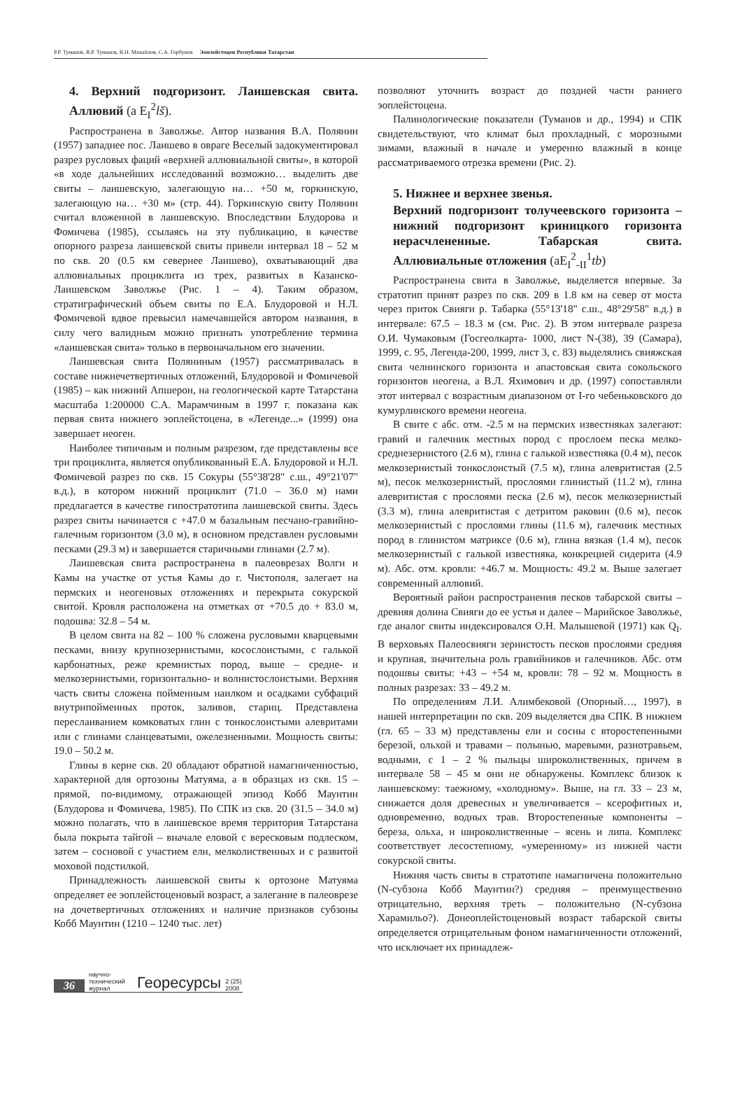Р.Р. Туманов, В.Р. Туманов, В.Н. Михайлов, С.А. Горбунов Эоплейстоцен Республики Татарстан
4. Верхний подгоризонт. Лаишевская свита. Аллювий (a E<sub>I</sub><sup>2</sup>lš).
Распространена в Заволжье. Автор названия В.А. Полянин (1957) западнее пос. Лаишево в овраге Веселый задокументировал разрез русловых фаций «верхней аллювиальной свиты», в которой «в ходе дальнейших исследований возможно… выделить две свиты – лаишевскую, залегающую на… +50 м, горкинскую, залегающую на… +30 м» (стр. 44). Горкинскую свиту Полянин считал вложенной в лаишевскую. Впоследствии Блудорова и Фомичева (1985), ссылаясь на эту публикацию, в качестве опорного разреза лаишевской свиты привели интервал 18 – 52 м по скв. 20 (0.5 км севернее Лаишево), охватывающий два аллювиальных проциклита из трех, развитых в Казанско-Лаишевском Заволжье (Рис. 1 – 4). Таким образом, стратиграфический объем свиты по Е.А. Блудоровой и Н.Л. Фомичевой вдвое превысил намечавшейся автором названия, в силу чего валидным можно признать употребление термина «лаишевская свита» только в первоначальном его значении.
Лаишевская свита Поляниным (1957) рассматривалась в составе нижнечетвертичных отложений, Блудоровой и Фомичевой (1985) – как нижний Апшерон, на геологической карте Татарстана масштаба 1:200000 С.А. Марамчиным в 1997 г. показана как первая свита нижнего эоплейстоцена, в «Легенде...» (1999) она завершает неоген.
Наиболее типичным и полным разрезом, где представлены все три проциклита, является опубликованный Е.А. Блудоровой и Н.Л. Фомичевой разрез по скв. 15 Сокуры (55°38'28" с.ш., 49°21'07" в.д.), в котором нижний проциклит (71.0 – 36.0 м) нами предлагается в качестве гипостратотипа лаишевской свиты. Здесь разрез свиты начинается с +47.0 м базальным песчано-гравийно-галечным горизонтом (3.0 м), в основном представлен русловыми песками (29.3 м) и завершается старичными глинами (2.7 м).
Лаишевская свита распространена в палеоврезах Волги и Камы на участке от устья Камы до г. Чистополя, залегает на пермских и неогеновых отложениях и перекрыта сокурской свитой. Кровля расположена на отметках от +70.5 до + 83.0 м, подошва: 32.8 – 54 м.
В целом свита на 82 – 100 % сложена русловыми кварцевыми песками, внизу крупнозернистыми, косослоистыми, с галькой карбонатных, реже кремнистых пород, выше – средне- и мелкозернистыми, горизонтально- и волнистослоистыми. Верхняя часть свиты сложена пойменным наилком и осадками субфаций внутрипойменных проток, заливов, стариц. Представлена переслаиванием комковатых глин с тонкослоистыми алевритами или с глинами сланцеватыми, ожелезненными. Мощность свиты: 19.0 – 50.2 м.
Глины в керне скв. 20 обладают обратной намагниченностью, характерной для ортозоны Матуяма, а в образцах из скв. 15 – прямой, по-видимому, отражающей эпизод Кобб Маунтин (Блудорова и Фомичева, 1985). По СПК из скв. 20 (31.5 – 34.0 м) можно полагать, что в лаишевское время территория Татарстана была покрыта тайгой – вначале еловой с вересковым подлеском, затем – сосновой с участием ели, мелколиственных и с развитой моховой подстилкой.
Принадлежность лаишевской свиты к ортозоне Матуяма определяет ее эоплейстоценовый возраст, а залегание в палеоврезе на дочетвертичных отложениях и наличие признаков субзоны Кобб Маунтин (1210 – 1240 тыс. лет)
позволяют уточнить возраст до поздней части раннего эоплейстоцена.
Палинологические показатели (Туманов и др., 1994) и СПК свидетельствуют, что климат был прохладный, с морозными зимами, влажный в начале и умеренно влажный в конце рассматриваемого отрезка времени (Рис. 2).
5. Нижнее и верхнее звенья.
Верхний подгоризонт толучеевского горизонта – нижний подгоризонт криницкого горизонта нерасчлененные. Табарская свита. Аллювиальные отложения (aE<sub>I</sub><sup>2</sup><sub>-II</sub><sup>1</sup>tb)
Распространена свита в Заволжье, выделяется впервые. За стратотип принят разрез по скв. 209 в 1.8 км на север от моста через приток Свияги р. Табарка (55°13'18" с.ш., 48°29'58" в.д.) в интервале: 67.5 – 18.3 м (см. Рис. 2). В этом интервале разреза О.И. Чумаковым (Госгеолкарта- 1000, лист N-(38), 39 (Самара), 1999, с. 95, Легенда-200, 1999, лист 3, с. 83) выделялись свияжская свита челнинского горизонта и апастовская свита сокольского горизонтов неогена, а В.Л. Яхимович и др. (1997) сопоставляли этот интервал с возрастным диапазоном от I-го чебеньковского до кумурлинского времени неогена.
В свите с абс. отм. -2.5 м на пермских известняках залегают: гравий и галечник местных пород с прослоем песка мелко-среднезернистого (2.6 м), глина с галькой известняка (0.4 м), песок мелкозернистый тонкослоистый (7.5 м), глина алевритистая (2.5 м), песок мелкозернистый, прослоями глинистый (11.2 м), глина алевритистая с прослоями песка (2.6 м), песок мелкозернистый (3.3 м), глина алевритистая с детритом раковин (0.6 м), песок мелкозернистый с прослоями глины (11.6 м), галечник местных пород в глинистом матриксе (0.6 м), глина вязкая (1.4 м), песок мелкозернистый с галькой известняка, конкрецией сидерита (4.9 м). Абс. отм. кровли: +46.7 м. Мощность: 49.2 м. Выше залегает современный аллювий.
Вероятный район распространения песков табарской свиты – древняя долина Свияги до ее устья и далее – Марийское Заволжье, где аналог свиты индексировался О.Н. Малышевой (1971) как Q<sub>I</sub>. В верховьях Палеосвияги зернистость песков прослоями средняя и крупная, значительна роль гравийников и галечников. Абс. отм подошвы свиты: +43 – +54 м, кровли: 78 – 92 м. Мощность в полных разрезах: 33 – 49.2 м.
По определениям Л.И. Алимбековой (Опорный…, 1997), в нашей интерпретации по скв. 209 выделяется два СПК. В нижнем (гл. 65 – 33 м) представлены ели и сосны с второстепенными березой, ольхой и травами – полынью, маревыми, разнотравьем, водными, с 1 – 2 % пыльцы широколиственных, причем в интервале 58 – 45 м они не обнаружены. Комплекс близок к лаишевскому: таежному, «холодному». Выше, на гл. 33 – 23 м, снижается доля древесных и увеличивается – ксерофитных и, одновременно, водных трав. Второстепенные компоненты – береза, ольха, и широколиственные – ясень и липа. Комплекс соответствует лесостепному, «умеренному» из нижней части сокурской свиты.
Нижняя часть свиты в стратотипе намагничена положительно (N-субзона Кобб Маунтин?) средняя – преимущественно отрицательно, верхняя треть – положительно (N-субзона Харамильо?). Донеоплейстоценовый возраст табарской свиты определяется отрицательным фоном намагниченности отложений, что исключает их принадлеж-
36 научно-технический журнал Георесурсы 2 (25) 2008